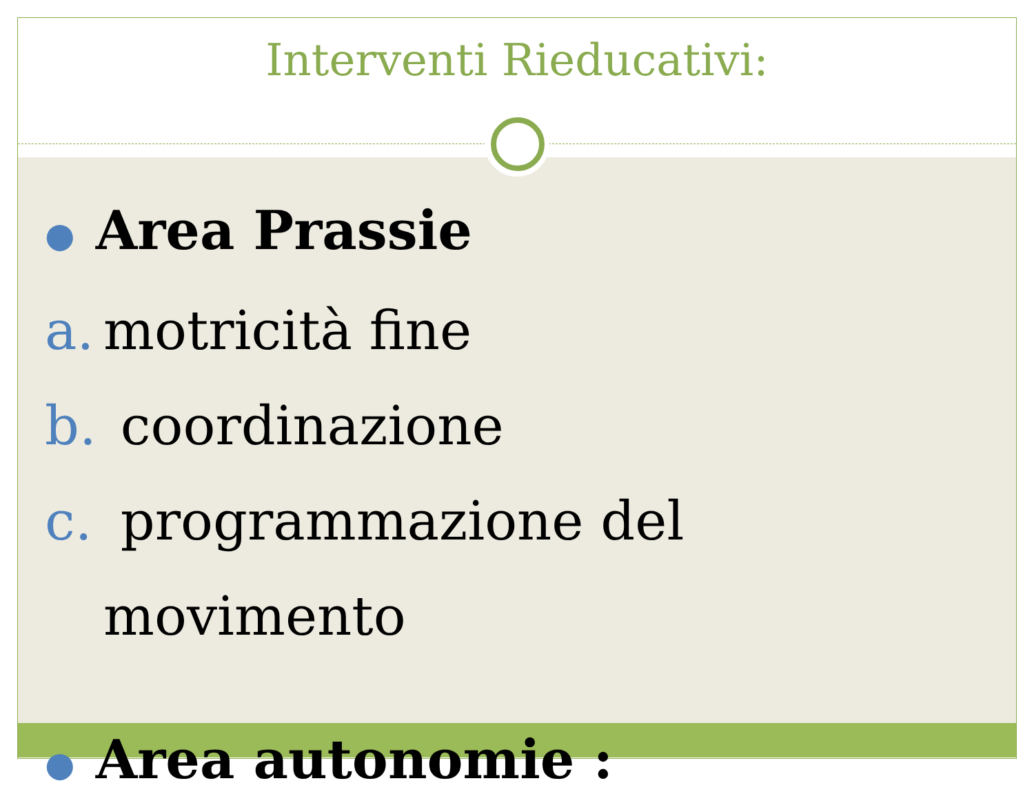Interventi Rieducativi:
● Area Prassie
a. motricità fine
b. coordinazione
c. programmazione del
movimento
● Area autonomie :